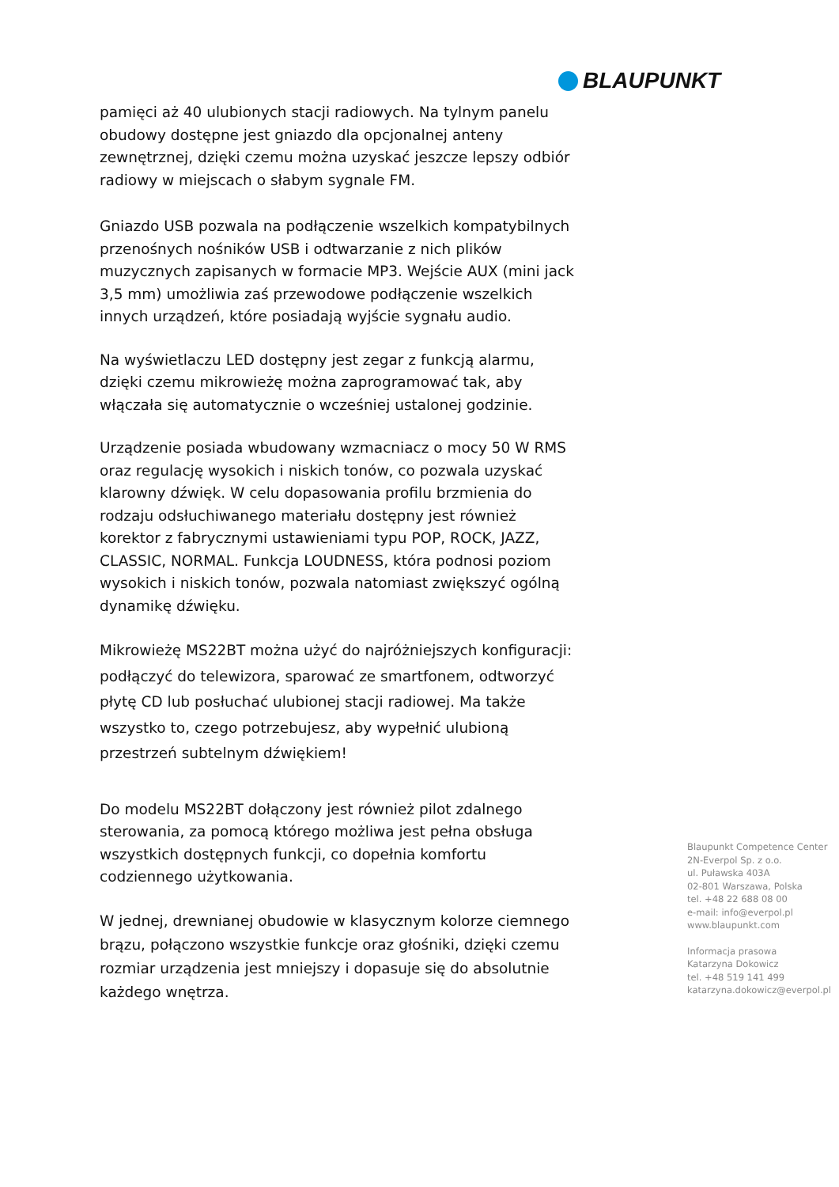BLAUPUNKT
pamięci aż 40 ulubionych stacji radiowych. Na tylnym panelu obudowy dostępne jest gniazdo dla opcjonalnej anteny zewnętrznej, dzięki czemu można uzyskać jeszcze lepszy odbiór radiowy w miejscach o słabym sygnale FM.
Gniazdo USB pozwala na podłączenie wszelkich kompatybilnych przenośnych nośników USB i odtwarzanie z nich plików muzycznych zapisanych w formacie MP3. Wejście AUX (mini jack 3,5 mm) umożliwia zaś przewodowe podłączenie wszelkich innych urządzeń, które posiadają wyjście sygnału audio.
Na wyświetlaczu LED dostępny jest zegar z funkcją alarmu, dzięki czemu mikrowieżę można zaprogramować tak, aby włączała się automatycznie o wcześniej ustalonej godzinie.
Urządzenie posiada wbudowany wzmacniacz o mocy 50 W RMS oraz regulację wysokich i niskich tonów, co pozwala uzyskać klarowny dźwięk. W celu dopasowania profilu brzmienia do rodzaju odsłuchiwanego materiału dostępny jest również korektor z fabrycznymi ustawieniami typu POP, ROCK, JAZZ, CLASSIC, NORMAL. Funkcja LOUDNESS, która podnosi poziom wysokich i niskich tonów, pozwala natomiast zwiększyć ogólną dynamikę dźwięku.
Mikrowieżę MS22BT można użyć do najróżniejszych konfiguracji: podłączyć do telewizora, sparować ze smartfonem, odtworzyć płytę CD lub posłuchać ulubionej stacji radiowej. Ma także wszystko to, czego potrzebujesz, aby wypełnić ulubioną przestrzeń subtelnym dźwiękiem!
Do modelu MS22BT dołączony jest również pilot zdalnego sterowania, za pomocą którego możliwa jest pełna obsługa wszystkich dostępnych funkcji, co dopełnia komfortu codziennego użytkowania.
W jednej, drewnianej obudowie w klasycznym kolorze ciemnego brązu, połączono wszystkie funkcje oraz głośniki, dzięki czemu rozmiar urządzenia jest mniejszy i dopasuje się do absolutnie każdego wnętrza.
Blaupunkt Competence Center
2N-Everpol Sp. z o.o.
ul. Puławska 403A
02-801 Warszawa, Polska
tel. +48 22 688 08 00
e-mail: info@everpol.pl
www.blaupunkt.com
Informacja prasowa
Katarzyna Dokowicz
tel. +48 519 141 499
katarzyna.dokowicz@everpol.pl